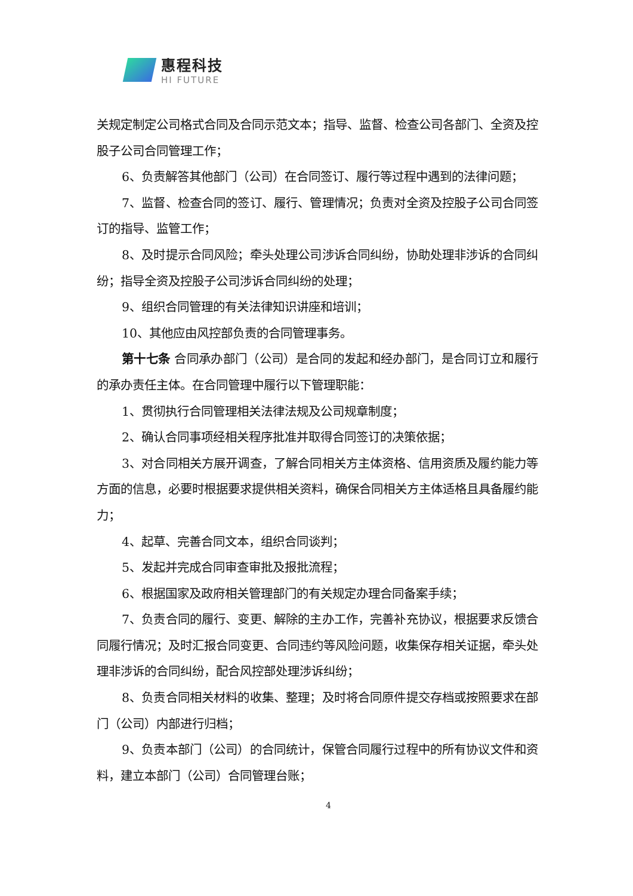惠程科技
HI FUTURE
关规定制定公司格式合同及合同示范文本；指导、监督、检查公司各部门、全资及控股子公司合同管理工作；
6、负责解答其他部门（公司）在合同签订、履行等过程中遇到的法律问题；
7、监督、检查合同的签订、履行、管理情况；负责对全资及控股子公司合同签订的指导、监管工作；
8、及时提示合同风险；牵头处理公司涉诉合同纠纷，协助处理非涉诉的合同纠纷；指导全资及控股子公司涉诉合同纠纷的处理；
9、组织合同管理的有关法律知识讲座和培训；
10、其他应由风控部负责的合同管理事务。
第十七条 合同承办部门（公司）是合同的发起和经办部门，是合同订立和履行的承办责任主体。在合同管理中履行以下管理职能：
1、贯彻执行合同管理相关法律法规及公司规章制度；
2、确认合同事项经相关程序批准并取得合同签订的决策依据；
3、对合同相关方展开调查，了解合同相关方主体资格、信用资质及履约能力等方面的信息，必要时根据要求提供相关资料，确保合同相关方主体适格且具备履约能力；
4、起草、完善合同文本，组织合同谈判；
5、发起并完成合同审查审批及报批流程；
6、根据国家及政府相关管理部门的有关规定办理合同备案手续；
7、负责合同的履行、变更、解除的主办工作，完善补充协议，根据要求反馈合同履行情况；及时汇报合同变更、合同违约等风险问题，收集保存相关证据，牵头处理非涉诉的合同纠纷，配合风控部处理涉诉纠纷；
8、负责合同相关材料的收集、整理；及时将合同原件提交存档或按照要求在部门（公司）内部进行归档；
9、负责本部门（公司）的合同统计，保管合同履行过程中的所有协议文件和资料，建立本部门（公司）合同管理台账；
4